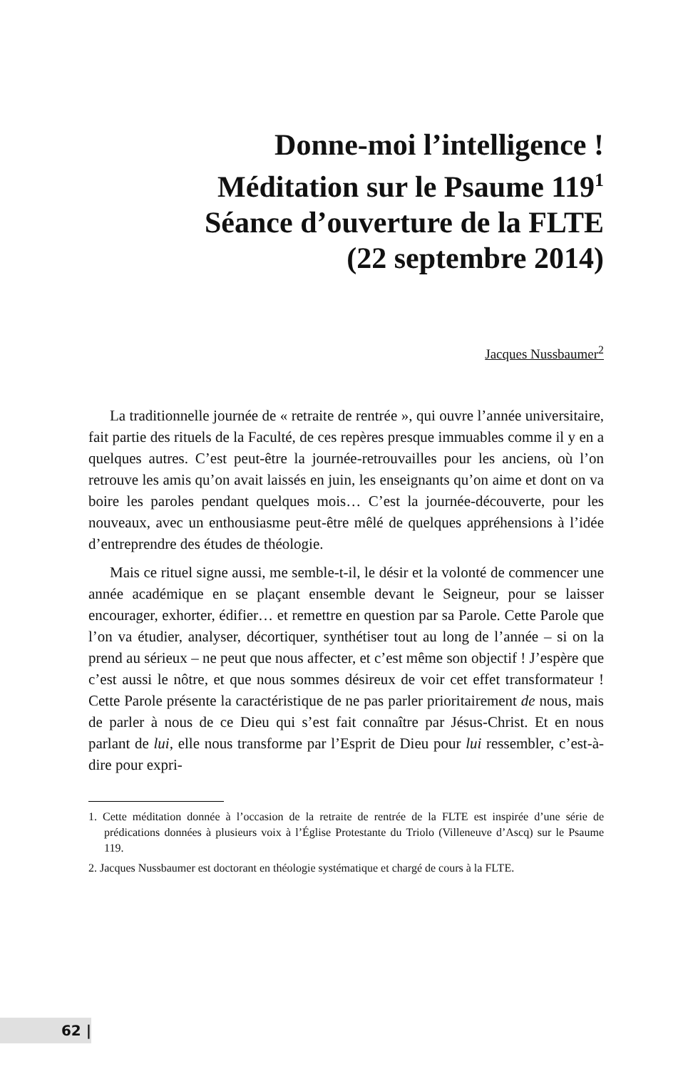Donne-moi l’intelligence !
Méditation sur le Psaume 119<sup>1</sup>
Séance d’ouverture de la FLTE
(22 septembre 2014)
Jacques Nussbaumer<sup>2</sup>
La traditionnelle journée de « retraite de rentrée », qui ouvre l’année universitaire, fait partie des rituels de la Faculté, de ces repères presque immuables comme il y en a quelques autres. C’est peut-être la journée-retrouvailles pour les anciens, où l’on retrouve les amis qu’on avait laissés en juin, les enseignants qu’on aime et dont on va boire les paroles pendant quelques mois… C’est la journée-découverte, pour les nouveaux, avec un enthousiasme peut-être mêlé de quelques appréhensions à l’idée d’entreprendre des études de théologie.
Mais ce rituel signe aussi, me semble-t-il, le désir et la volonté de commencer une année académique en se plaçant ensemble devant le Seigneur, pour se laisser encourager, exhorter, édifier… et remettre en question par sa Parole. Cette Parole que l’on va étudier, analyser, décortiquer, synthétiser tout au long de l’année – si on la prend au sérieux – ne peut que nous affecter, et c’est même son objectif ! J’espère que c’est aussi le nôtre, et que nous sommes désireux de voir cet effet transformateur ! Cette Parole présente la caractéristique de ne pas parler prioritairement de nous, mais de parler à nous de ce Dieu qui s’est fait connaître par Jésus-Christ. Et en nous parlant de lui, elle nous transforme par l’Esprit de Dieu pour lui ressembler, c’est-à-dire pour expri-
1. Cette méditation donnée à l’occasion de la retraite de rentrée de la FLTE est inspirée d’une série de prédications données à plusieurs voix à l’Église Protestante du Triolo (Villeneuve d’Ascq) sur le Psaume 119.
2. Jacques Nussbaumer est doctorant en théologie systématique et chargé de cours à la FLTE.
62 |